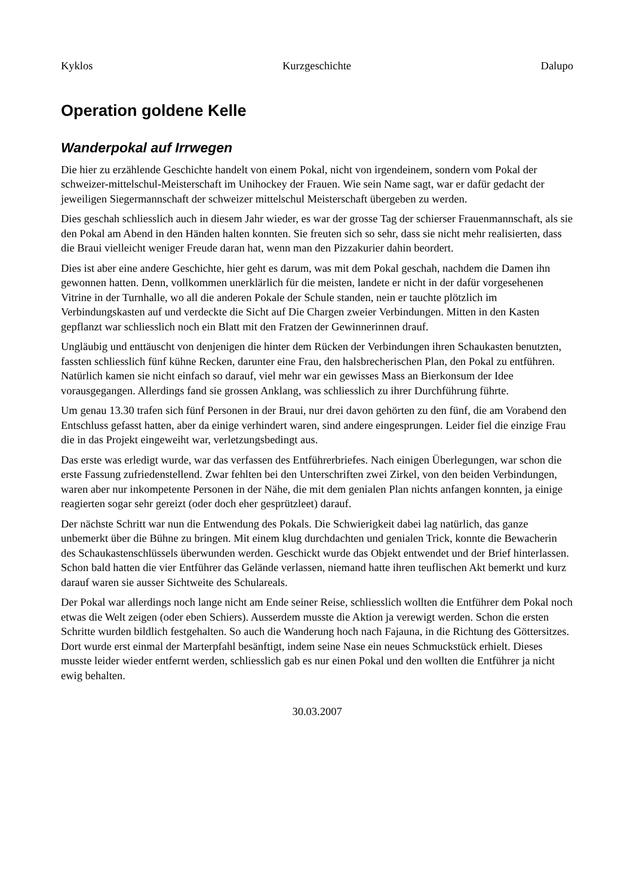Kyklos Kurzgeschichte Dalupo
Operation goldene Kelle
Wanderpokal auf Irrwegen
Die hier zu erzählende Geschichte handelt von einem Pokal, nicht von irgendeinem, sondern vom Pokal der schweizer-mittelschul-Meisterschaft im Unihockey der Frauen. Wie sein Name sagt, war er dafür gedacht der jeweiligen Siegermannschaft der schweizer mittelschul Meisterschaft übergeben zu werden.
Dies geschah schliesslich auch in diesem Jahr wieder, es war der grosse Tag der schierser Frauenmannschaft, als sie den Pokal am Abend in den Händen halten konnten. Sie freuten sich so sehr, dass sie nicht mehr realisierten, dass die Braui vielleicht weniger Freude daran hat, wenn man den Pizzakurier dahin beordert.
Dies ist aber eine andere Geschichte, hier geht es darum, was mit dem Pokal geschah, nachdem die Damen ihn gewonnen hatten. Denn, vollkommen unerklärlich für die meisten, landete er nicht in der dafür vorgesehenen Vitrine in der Turnhalle, wo all die anderen Pokale der Schule standen, nein er tauchte plötzlich im Verbindungskasten auf und verdeckte die Sicht auf Die Chargen zweier Verbindungen. Mitten in den Kasten gepflanzt war schliesslich noch ein Blatt mit den Fratzen der Gewinnerinnen drauf.
Ungläubig und enttäuscht von denjenigen die hinter dem Rücken der Verbindungen ihren Schaukasten benutzten, fassten schliesslich fünf kühne Recken, darunter eine Frau, den halsbrecherischen Plan, den Pokal zu entführen. Natürlich kamen sie nicht einfach so darauf, viel mehr war ein gewisses Mass an Bierkonsum der Idee vorausgegangen. Allerdings fand sie grossen Anklang, was schliesslich zu ihrer Durchführung führte.
Um genau 13.30 trafen sich fünf Personen in der Braui, nur drei davon gehörten zu den fünf, die am Vorabend den Entschluss gefasst hatten, aber da einige verhindert waren, sind andere eingesprungen. Leider fiel die einzige Frau die in das Projekt eingeweiht war, verletzungsbedingt aus.
Das erste was erledigt wurde, war das verfassen des Entführerbriefes. Nach einigen Überlegungen, war schon die erste Fassung zufriedenstellend. Zwar fehlten bei den Unterschriften zwei Zirkel, von den beiden Verbindungen, waren aber nur inkompetente Personen in der Nähe, die mit dem genialen Plan nichts anfangen konnten, ja einige reagierten sogar sehr gereizt (oder doch eher gesprützleet) darauf.
Der nächste Schritt war nun die Entwendung des Pokals. Die Schwierigkeit dabei lag natürlich, das ganze unbemerkt über die Bühne zu bringen. Mit einem klug durchdachten und genialen Trick, konnte die Bewacherin des Schaukastenschlüssels überwunden werden. Geschickt wurde das Objekt entwendet und der Brief hinterlassen. Schon bald hatten die vier Entführer das Gelände verlassen, niemand hatte ihren teuflischen Akt bemerkt und kurz darauf waren sie ausser Sichtweite des Schulareals.
Der Pokal war allerdings noch lange nicht am Ende seiner Reise, schliesslich wollten die Entführer dem Pokal noch etwas die Welt zeigen (oder eben Schiers). Ausserdem musste die Aktion ja verewigt werden. Schon die ersten Schritte wurden bildlich festgehalten. So auch die Wanderung hoch nach Fajauna, in die Richtung des Göttersitzes. Dort wurde erst einmal der Marterpfahl besänftigt, indem seine Nase ein neues Schmuckstück erhielt. Dieses musste leider wieder entfernt werden, schliesslich gab es nur einen Pokal und den wollten die Entführer ja nicht ewig behalten.
30.03.2007